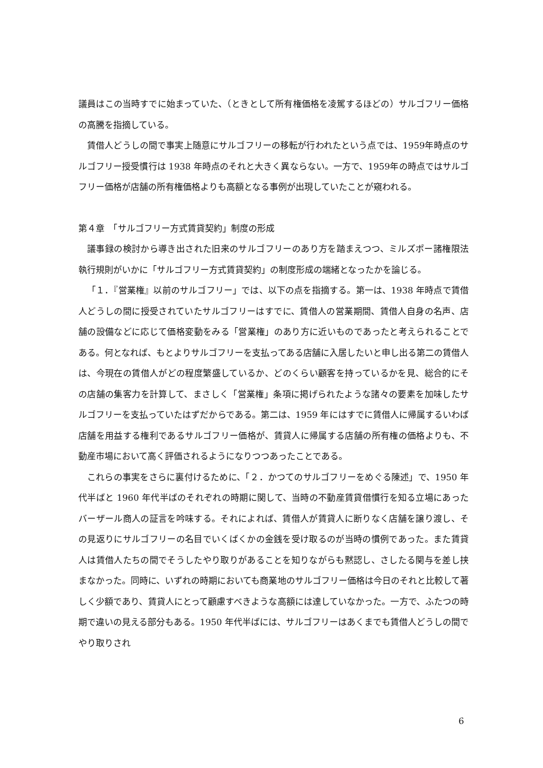議員はこの当時すでに始まっていた、（ときとして所有権価格を凌駕するほどの）サルゴフリー価格の高騰を指摘している。
賃借人どうしの間で事実上随意にサルゴフリーの移転が行われたという点では、1959年時点のサルゴフリー授受慣行は 1938 年時点のそれと大きく異ならない。一方で、1959年の時点ではサルゴフリー価格が店舗の所有権価格よりも高額となる事例が出現していたことが窺われる。
第４章　「サルゴフリー方式賃貸契約」制度の形成
議事録の検討から導き出された旧来のサルゴフリーのあり方を踏まえつつ、ミルズポー諸権限法執行規則がいかに「サルゴフリー方式賃貸契約」の制度形成の端緒となったかを論じる。
「１．『営業権』以前のサルゴフリー」では、以下の点を指摘する。第一は、1938 年時点で賃借人どうしの間に授受されていたサルゴフリーはすでに、賃借人の営業期間、賃借人自身の名声、店舗の設備などに応じて価格変動をみる「営業権」のあり方に近いものであったと考えられることである。何となれば、もとよりサルゴフリーを支払ってある店舗に入居したいと申し出る第二の賃借人は、今現在の賃借人がどの程度繁盛しているか、どのくらい顧客を持っているかを見、総合的にその店舗の集客力を計算して、まさしく「営業権」条項に掲げられたような諸々の要素を加味したサルゴフリーを支払っていたはずだからである。第二は、1959 年にはすでに賃借人に帰属するいわば店舗を用益する権利であるサルゴフリー価格が、賃貸人に帰属する店舗の所有権の価格よりも、不動産市場において高く評価されるようになりつつあったことである。
これらの事実をさらに裏付けるために、「２．かつてのサルゴフリーをめぐる陳述」で、1950 年代半ばと 1960 年代半ばのそれぞれの時期に関して、当時の不動産賃貸借慣行を知る立場にあったバーザール商人の証言を吟味する。それによれば、賃借人が賃貸人に断りなく店舗を譲り渡し、その見返りにサルゴフリーの名目でいくばくかの金銭を受け取るのが当時の慣例であった。また賃貸人は賃借人たちの間でそうしたやり取りがあることを知りながらも黙認し、さしたる関与を差し挟まなかった。同時に、いずれの時期においても商業地のサルゴフリー価格は今日のそれと比較して著しく少額であり、賃貸人にとって顧慮すべきような高額には達していなかった。一方で、ふたつの時期で違いの見える部分もある。1950 年代半ばには、サルゴフリーはあくまでも賃借人どうしの間でやり取りされ
6